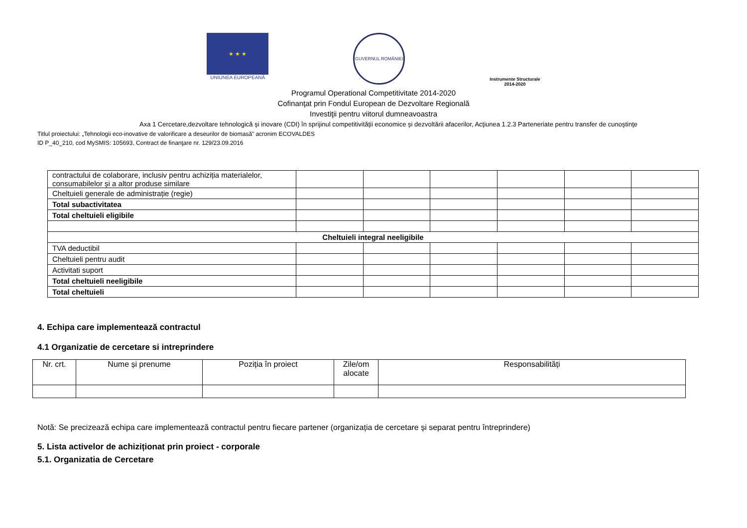★ ★ ★
UNIUNEA EUROPEANĂ
GUVERNUL ROMÂNIEI
Instrumente Structurale
2014-2020
Programul Operational Competitivitate 2014-2020
Cofinanţat prin Fondul European de Dezvoltare Regională
Investiţii pentru viitorul dumneavoastra
Axa 1 Cercetare,dezvoltare tehnologică şi inovare (CDI) în sprijinul competitivităţii economice şi dezvoltării afacerilor, Acţiunea 1.2.3 Parteneriate pentru transfer de cunoştinţe
Titlul proiectului: „Tehnologii eco-inovative de valorificare a deseurilor de biomasă” acronim ECOVALDES
ID P_40_210, cod MySMIS: 105693, Contract de finanţare nr. 129/23.09.2016
| contractului de colaborare, inclusiv pentru achiziția materialelor, consumabilelor și a altor produse similare | | | | | | |
| Cheltuieli generale de administrație (regie) | | | | | | |
| Total subactivitatea | | | | | | |
| Total cheltuieli eligibile | | | | | | |
| Cheltuieli integral neeligibile | | | | | | |
| TVA deductibil | | | | | | |
| Cheltuieli pentru audit | | | | | | |
| Activitati suport | | | | | | |
| Total cheltuieli neeligibile | | | | | | |
| Total cheltuieli | | | | | | |
4. Echipa care implementează contractul
4.1 Organizatie de cercetare si intreprindere
| Nr. crt. | Nume și prenume | Poziția în proiect | Zile/om alocate | Responsabilități |
| --- | --- | --- | --- | --- |
Notă: Se precizează echipa care implementează contractul pentru fiecare partener (organizația de cercetare și separat pentru întreprindere)
5. Lista activelor de achiziționat prin proiect - corporale
5.1. Organizatia de Cercetare